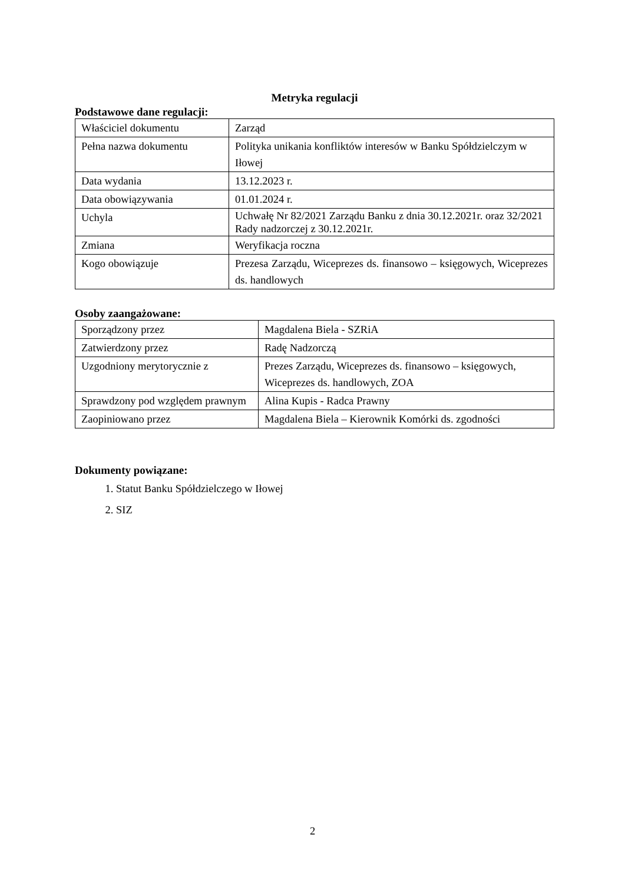Metryka regulacji
Podstawowe dane regulacji:
| Właściciel dokumentu | Zarząd |
| Pełna nazwa dokumentu | Polityka unikania konfliktów interesów w Banku Spółdzielczym w Iłowej |
| Data wydania | 13.12.2023 r. |
| Data obowiązywania | 01.01.2024 r. |
| Uchyla | Uchwałę Nr 82/2021 Zarządu Banku z dnia 30.12.2021r. oraz 32/2021 Rady nadzorczej z 30.12.2021r. |
| Zmiana | Weryfikacja roczna |
| Kogo obowiązuje | Prezesa Zarządu, Wiceprezes ds. finansowo – księgowych, Wiceprezes ds. handlowych |
Osoby zaangażowane:
| Sporządzony przez | Magdalena Biela - SZRiA |
| Zatwierdzony przez | Radę Nadzorczą |
| Uzgodniony merytorycznie z | Prezes Zarządu, Wiceprezes ds. finansowo – księgowych, Wiceprezes ds. handlowych, ZOA |
| Sprawdzony pod względem prawnym | Alina Kupis - Radca Prawny |
| Zaopiniowano przez | Magdalena Biela – Kierownik Komórki ds. zgodności |
Dokumenty powiązane:
1. Statut Banku Spółdzielczego w Iłowej
2. SIZ
2